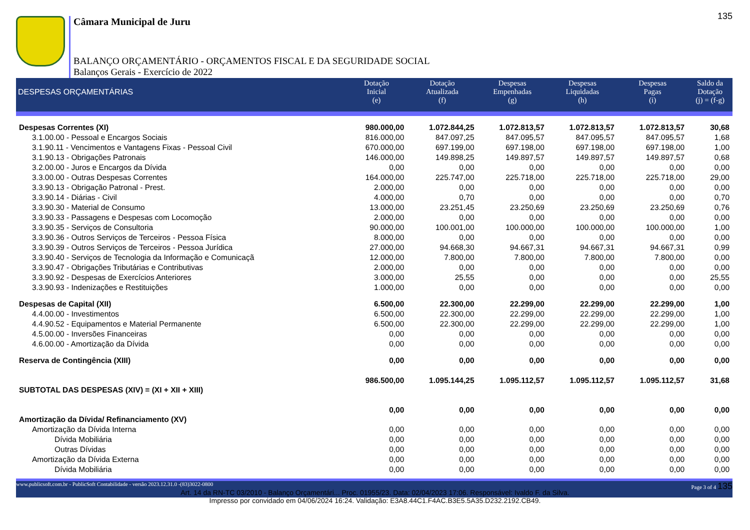135
Câmara Municipal de Juru
BALANÇO ORÇAMENTÁRIO - ORÇAMENTOS FISCAL E DA SEGURIDADE SOCIAL
Balanços Gerais - Exercício de 2022
| DESPESAS ORÇAMENTÁRIAS | Dotação Inicial (e) | Dotação Atualizada (f) | Despesas Empenhadas (g) | Despesas Liquidadas (h) | Despesas Pagas (i) | Saldo da Dotação (j) = (f-g) |
| --- | --- | --- | --- | --- | --- | --- |
| Despesas Correntes (XI) | 980.000,00 | 1.072.844,25 | 1.072.813,57 | 1.072.813,57 | 1.072.813,57 | 30,68 |
| 3.1.00.00 - Pessoal e Encargos Sociais | 816.000,00 | 847.097,25 | 847.095,57 | 847.095,57 | 847.095,57 | 1,68 |
| 3.1.90.11 - Vencimentos e Vantagens Fixas - Pessoal Civil | 670.000,00 | 697.199,00 | 697.198,00 | 697.198,00 | 697.198,00 | 1,00 |
| 3.1.90.13 - Obrigações Patronais | 146.000,00 | 149.898,25 | 149.897,57 | 149.897,57 | 149.897,57 | 0,68 |
| 3.2.00.00 - Juros e Encargos da Dívida | 0,00 | 0,00 | 0,00 | 0,00 | 0,00 | 0,00 |
| 3.3.00.00 - Outras Despesas Correntes | 164.000,00 | 225.747,00 | 225.718,00 | 225.718,00 | 225.718,00 | 29,00 |
| 3.3.90.13 - Obrigação Patronal - Prest. | 2.000,00 | 0,00 | 0,00 | 0,00 | 0,00 | 0,00 |
| 3.3.90.14 - Diárias - Civil | 4.000,00 | 0,70 | 0,00 | 0,00 | 0,00 | 0,70 |
| 3.3.90.30 - Material de Consumo | 13.000,00 | 23.251,45 | 23.250,69 | 23.250,69 | 23.250,69 | 0,76 |
| 3.3.90.33 - Passagens e Despesas com Locomoção | 2.000,00 | 0,00 | 0,00 | 0,00 | 0,00 | 0,00 |
| 3.3.90.35 - Serviços de Consultoria | 90.000,00 | 100.001,00 | 100.000,00 | 100.000,00 | 100.000,00 | 1,00 |
| 3.3.90.36 - Outros Serviços de Terceiros - Pessoa Física | 8.000,00 | 0,00 | 0,00 | 0,00 | 0,00 | 0,00 |
| 3.3.90.39 - Outros Serviços de Terceiros - Pessoa Jurídica | 27.000,00 | 94.668,30 | 94.667,31 | 94.667,31 | 94.667,31 | 0,99 |
| 3.3.90.40 - Serviços de Tecnologia da Informação e Comunicaçã | 12.000,00 | 7.800,00 | 7.800,00 | 7.800,00 | 7.800,00 | 0,00 |
| 3.3.90.47 - Obrigações Tributárias e Contributivas | 2.000,00 | 0,00 | 0,00 | 0,00 | 0,00 | 0,00 |
| 3.3.90.92 - Despesas de Exercícios Anteriores | 3.000,00 | 25,55 | 0,00 | 0,00 | 0,00 | 25,55 |
| 3.3.90.93 - Indenizações e Restituições | 1.000,00 | 0,00 | 0,00 | 0,00 | 0,00 | 0,00 |
| Despesas de Capital (XII) | 6.500,00 | 22.300,00 | 22.299,00 | 22.299,00 | 22.299,00 | 1,00 |
| 4.4.00.00 - Investimentos | 6.500,00 | 22.300,00 | 22.299,00 | 22.299,00 | 22.299,00 | 1,00 |
| 4.4.90.52 - Equipamentos e Material Permanente | 6.500,00 | 22.300,00 | 22.299,00 | 22.299,00 | 22.299,00 | 1,00 |
| 4.5.00.00 - Inversões Financeiras | 0,00 | 0,00 | 0,00 | 0,00 | 0,00 | 0,00 |
| 4.6.00.00 - Amortização da Dívida | 0,00 | 0,00 | 0,00 | 0,00 | 0,00 | 0,00 |
| Reserva de Contingência (XIII) | 0,00 | 0,00 | 0,00 | 0,00 | 0,00 | 0,00 |
| SUBTOTAL DAS DESPESAS (XIV) = (XI + XII + XIII) | 986.500,00 | 1.095.144,25 | 1.095.112,57 | 1.095.112,57 | 1.095.112,57 | 31,68 |
| Amortização da Dívida/ Refinanciamento (XV) | 0,00 | 0,00 | 0,00 | 0,00 | 0,00 | 0,00 |
| Amortização da Dívida Interna | 0,00 | 0,00 | 0,00 | 0,00 | 0,00 | 0,00 |
| Dívida Mobiliária | 0,00 | 0,00 | 0,00 | 0,00 | 0,00 | 0,00 |
| Outras Dívidas | 0,00 | 0,00 | 0,00 | 0,00 | 0,00 | 0,00 |
| Amortização da Dívida Externa | 0,00 | 0,00 | 0,00 | 0,00 | 0,00 | 0,00 |
| Dívida Mobiliária | 0,00 | 0,00 | 0,00 | 0,00 | 0,00 | 0,00 |
www.publicsoft.com.br - PublicSoft Contabilidade - versão 2023.12.31.0 -(83)3022-0800 Page 3 of 4 135
Art. 14 da RN-TC 03/2010 - Balanço Orçamentári... Proc. 01955/23. Data: 02/04/2023 17:06. Responsável: Ivaldo F. da Silva.
Impresso por convidado em 04/06/2024 16:24. Validação: E3A8.44C1.F4AC.B3E5.5A35.D232.2192.CB49.